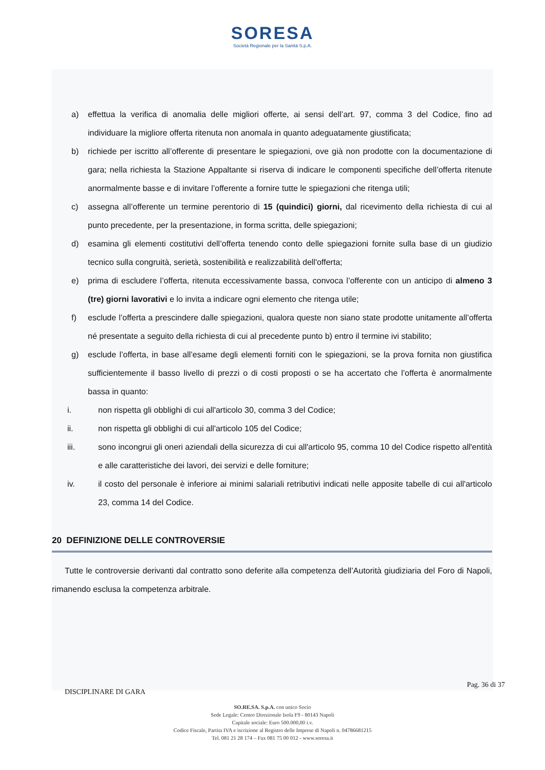SORESA
Società Regionale per la Sanità S.p.A.
a) effettua la verifica di anomalia delle migliori offerte, ai sensi dell’art. 97, comma 3 del Codice, fino ad individuare la migliore offerta ritenuta non anomala in quanto adeguatamente giustificata;
b) richiede per iscritto all’offerente di presentare le spiegazioni, ove già non prodotte con la documentazione di gara; nella richiesta la Stazione Appaltante si riserva di indicare le componenti specifiche dell’offerta ritenute anormalmente basse e di invitare l’offerente a fornire tutte le spiegazioni che ritenga utili;
c) assegna all’offerente un termine perentorio di 15 (quindici) giorni, dal ricevimento della richiesta di cui al punto precedente, per la presentazione, in forma scritta, delle spiegazioni;
d) esamina gli elementi costitutivi dell’offerta tenendo conto delle spiegazioni fornite sulla base di un giudizio tecnico sulla congruità, serietà, sostenibilità e realizzabilità dell'offerta;
e) prima di escludere l’offerta, ritenuta eccessivamente bassa, convoca l’offerente con un anticipo di almeno 3 (tre) giorni lavorativi e lo invita a indicare ogni elemento che ritenga utile;
f) esclude l’offerta a prescindere dalle spiegazioni, qualora queste non siano state prodotte unitamente all’offerta né presentate a seguito della richiesta di cui al precedente punto b) entro il termine ivi stabilito;
g) esclude l’offerta, in base all’esame degli elementi forniti con le spiegazioni, se la prova fornita non giustifica sufficientemente il basso livello di prezzi o di costi proposti o se ha accertato che l’offerta è anormalmente bassa in quanto:
i. non rispetta gli obblighi di cui all'articolo 30, comma 3 del Codice;
ii. non rispetta gli obblighi di cui all'articolo 105 del Codice;
iii. sono incongrui gli oneri aziendali della sicurezza di cui all'articolo 95, comma 10 del Codice rispetto all'entità e alle caratteristiche dei lavori, dei servizi e delle forniture;
iv. il costo del personale è inferiore ai minimi salariali retributivi indicati nelle apposite tabelle di cui all'articolo 23, comma 14 del Codice.
20 DEFINIZIONE DELLE CONTROVERSIE
Tutte le controversie derivanti dal contratto sono deferite alla competenza dell’Autorità giudiziaria del Foro di Napoli, rimanendo esclusa la competenza arbitrale.
DISCIPLINARE DI GARA Pag. 36 di 37
SO.RE.SA. S.p.A. con unico Socio
Sede Legale: Centro Direzionale Isola F9 - 80143 Napoli
Capitale sociale: Euro 500.000,00 i.v.
Codice Fiscale, Partita IVA e iscrizione al Registro delle Imprese di Napoli n. 04786681215
Tel. 081 21 28 174 – Fax 081 75 00 012 - www.soresa.it